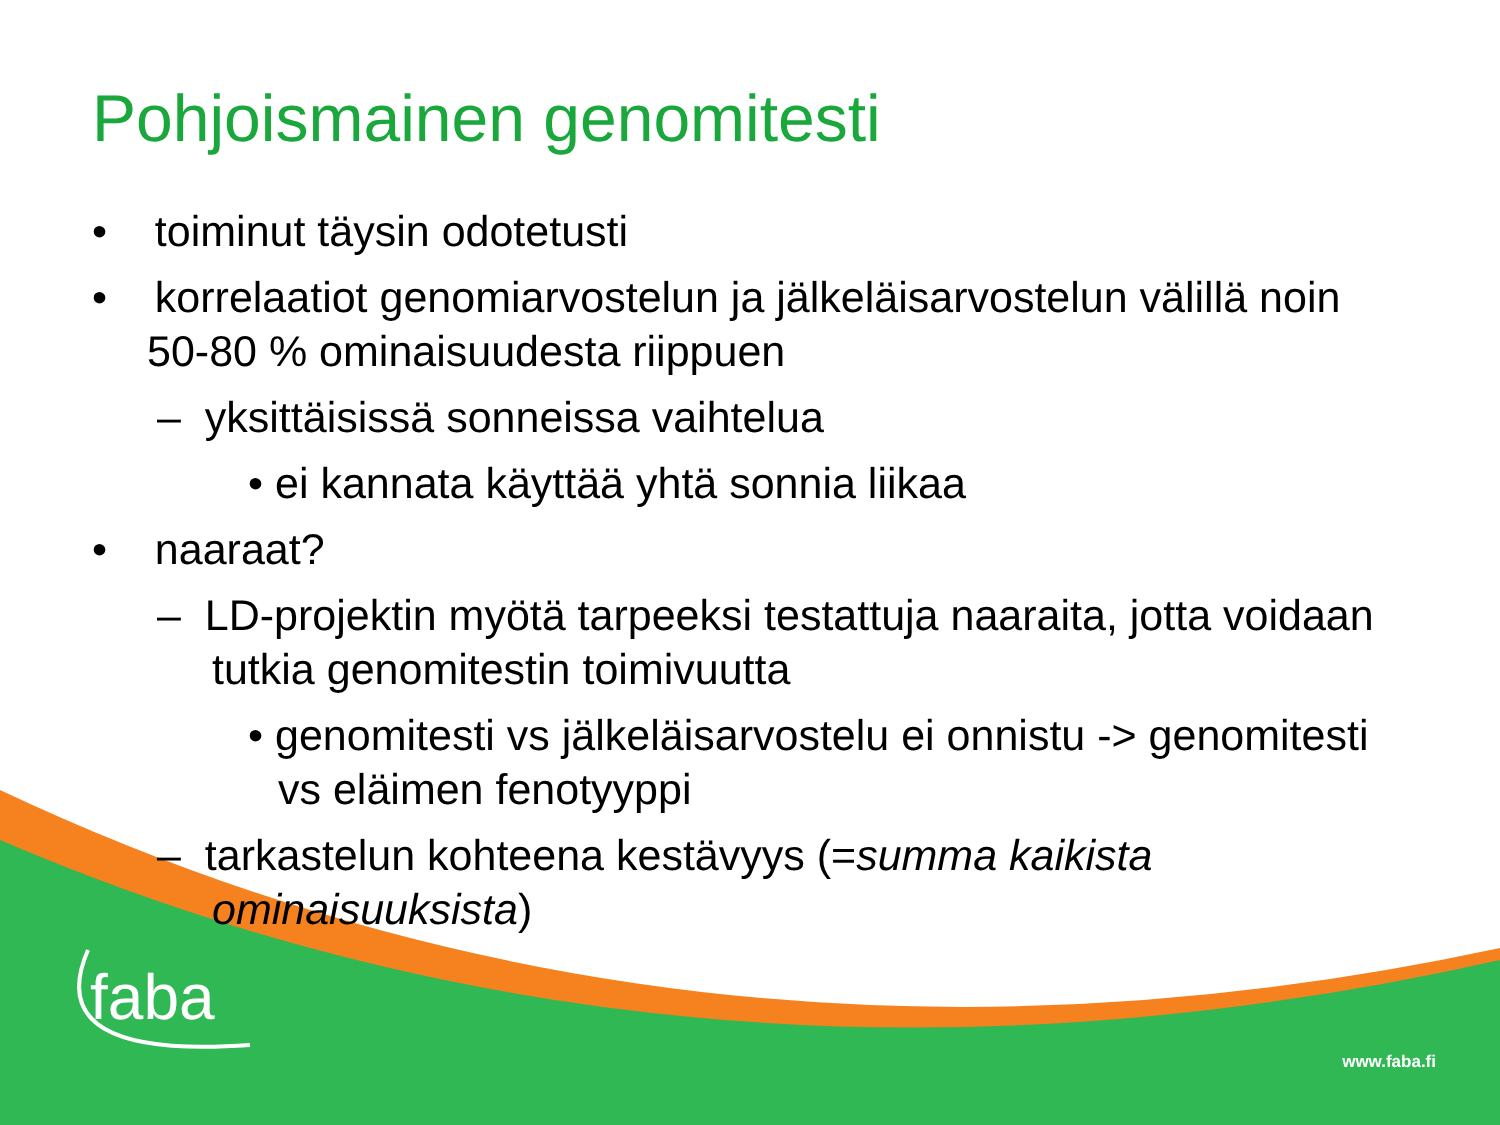Pohjoismainen genomitesti
• toiminut täysin odotetusti
• korrelaatiot genomiarvostelun ja jälkeläisarvostelun välillä noin 50-80 % ominaisuudesta riippuen
– yksittäisissä sonneissa vaihtelua
• ei kannata käyttää yhtä sonnia liikaa
• naaraat?
– LD-projektin myötä tarpeeksi testattuja naaraita, jotta voidaan tutkia genomitestin toimivuutta
• genomitesti vs jälkeläisarvostelu ei onnistu -> genomitesti vs eläimen fenotyyppi
– tarkastelun kohteena kestävyys (=summa kaikista ominaisuuksista)
faba
www.faba.fi